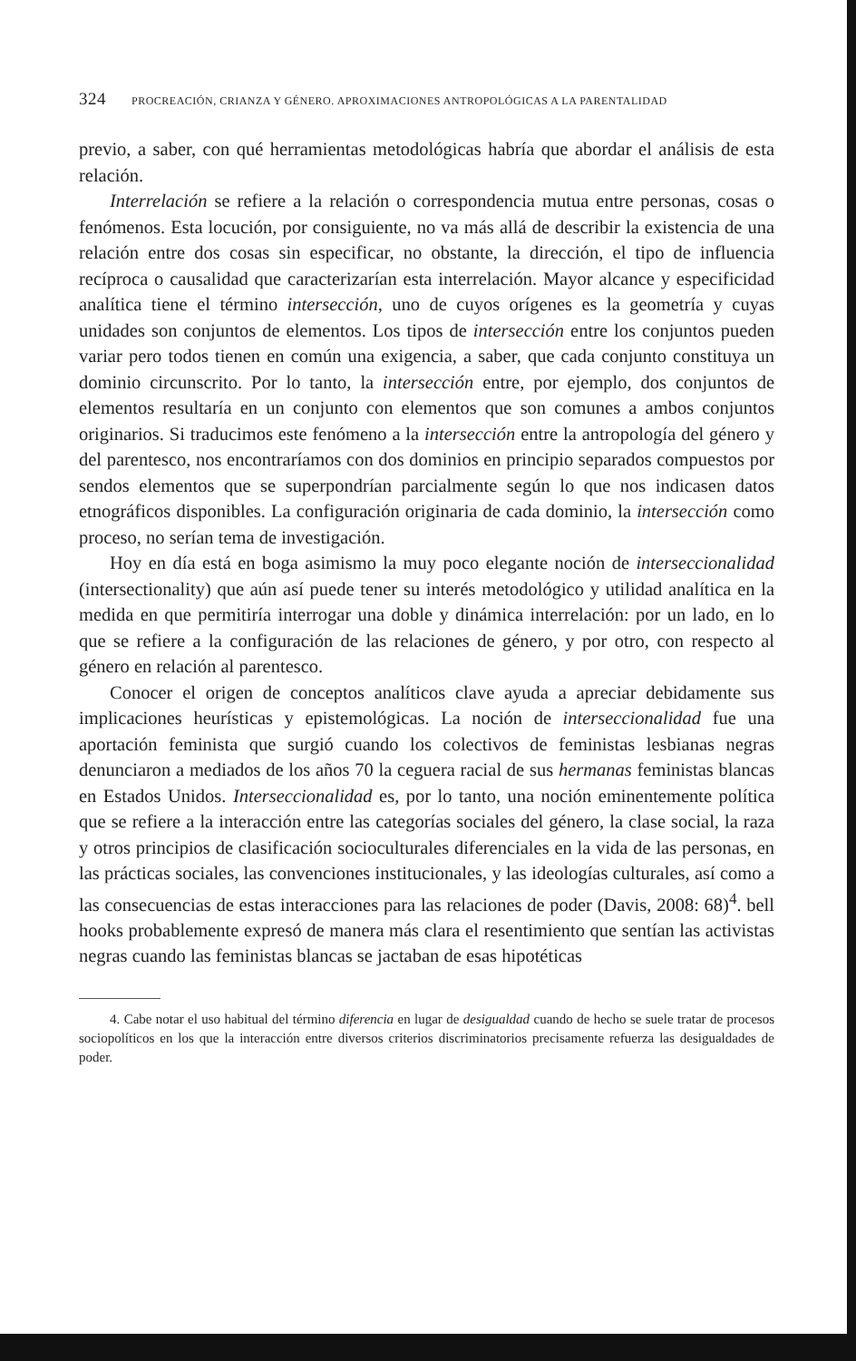324 PROCREACIÓN, CRIANZA Y GÉNERO. APROXIMACIONES ANTROPOLÓGICAS A LA PARENTALIDAD
previo, a saber, con qué herramientas metodológicas habría que abordar el análisis de esta relación.
Interrelación se refiere a la relación o correspondencia mutua entre personas, cosas o fenómenos. Esta locución, por consiguiente, no va más allá de describir la existencia de una relación entre dos cosas sin especificar, no obstante, la dirección, el tipo de influencia recíproca o causalidad que caracterizarían esta interrelación. Mayor alcance y especificidad analítica tiene el término intersección, uno de cuyos orígenes es la geometría y cuyas unidades son conjuntos de elementos. Los tipos de intersección entre los conjuntos pueden variar pero todos tienen en común una exigencia, a saber, que cada conjunto constituya un dominio circunscrito. Por lo tanto, la intersección entre, por ejemplo, dos conjuntos de elementos resultaría en un conjunto con elementos que son comunes a ambos conjuntos originarios. Si traducimos este fenómeno a la intersección entre la antropología del género y del parentesco, nos encontraríamos con dos dominios en principio separados compuestos por sendos elementos que se superpondrían parcialmente según lo que nos indicasen datos etnográficos disponibles. La configuración originaria de cada dominio, la intersección como proceso, no serían tema de investigación.
Hoy en día está en boga asimismo la muy poco elegante noción de interseccionalidad (intersectionality) que aún así puede tener su interés metodológico y utilidad analítica en la medida en que permitiría interrogar una doble y dinámica interrelación: por un lado, en lo que se refiere a la configuración de las relaciones de género, y por otro, con respecto al género en relación al parentesco.
Conocer el origen de conceptos analíticos clave ayuda a apreciar debidamente sus implicaciones heurísticas y epistemológicas. La noción de interseccionalidad fue una aportación feminista que surgió cuando los colectivos de feministas lesbianas negras denunciaron a mediados de los años 70 la ceguera racial de sus hermanas feministas blancas en Estados Unidos. Interseccionalidad es, por lo tanto, una noción eminentemente política que se refiere a la interacción entre las categorías sociales del género, la clase social, la raza y otros principios de clasificación socioculturales diferenciales en la vida de las personas, en las prácticas sociales, las convenciones institucionales, y las ideologías culturales, así como a las consecuencias de estas interacciones para las relaciones de poder (Davis, 2008: 68)<sup>4</sup>. bell hooks probablemente expresó de manera más clara el resentimiento que sentían las activistas negras cuando las feministas blancas se jactaban de esas hipotéticas
4. Cabe notar el uso habitual del término diferencia en lugar de desigualdad cuando de hecho se suele tratar de procesos sociopolíticos en los que la interacción entre diversos criterios discriminatorios precisamente refuerza las desigualdades de poder.